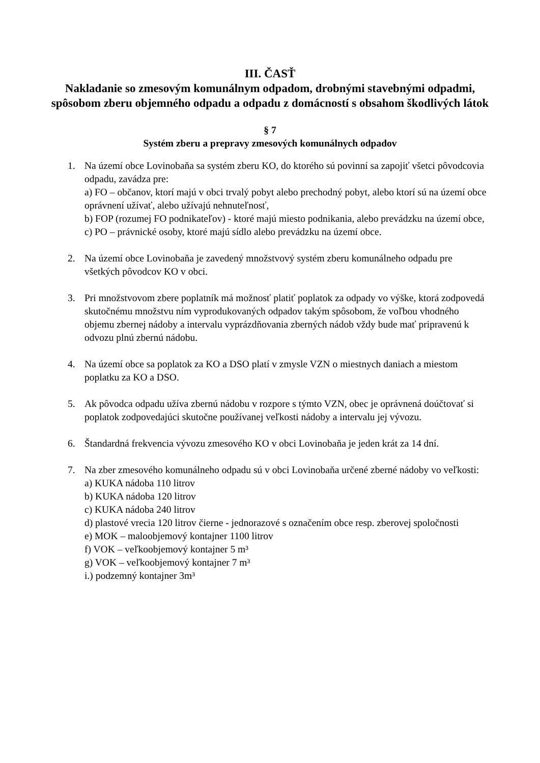III. ČASŤ
Nakladanie so zmesovým komunálnym odpadom, drobnými stavebnými odpadmi, spôsobom zberu objemného odpadu a odpadu z domácností s obsahom škodlivých látok
§ 7
Systém zberu a prepravy zmesových komunálnych odpadov
1. Na území obce Lovinobaňa sa systém zberu KO, do ktorého sú povinní sa zapojiť všetci pôvodcovia odpadu, zavádza pre:
a) FO – občanov, ktorí majú v obci trvalý pobyt alebo prechodný pobyt, alebo ktorí sú na území obce oprávnení užívať, alebo užívajú nehnuteľnosť,
b) FOP (rozumej FO podnikateľov) - ktoré majú miesto podnikania, alebo prevádzku na území obce,
c) PO – právnické osoby, ktoré majú sídlo alebo prevádzku na území obce.
2. Na území obce Lovinobaňa je zavedený množstvový systém zberu komunálneho odpadu pre všetkých pôvodcov KO v obci.
3. Pri množstvovom zbere poplatník má možnosť platiť poplatok za odpady vo výške, ktorá zodpovedá skutočnému množstvu ním vyprodukovaných odpadov takým spôsobom, že voľbou vhodného objemu zbernej nádoby a intervalu vyprázdňovania zberných nádob vždy bude mať pripravenú k odvozu plnú zbernú nádobu.
4. Na území obce sa poplatok za KO a DSO platí v zmysle VZN o miestnych daniach a miestom poplatku za KO a DSO.
5. Ak pôvodca odpadu užíva zbernú nádobu v rozpore s týmto VZN, obec je oprávnená doúčtovať si poplatok zodpovedajúci skutočne používanej veľkosti nádoby a intervalu jej vývozu.
6. Štandardná frekvencia vývozu zmesového KO v obci Lovinobaňa je jeden krát za 14 dní.
7. Na zber zmesového komunálneho odpadu sú v obci Lovinobaňa určené zberné nádoby vo veľkosti:
a) KUKA nádoba 110 litrov
b) KUKA nádoba 120 litrov
c) KUKA nádoba 240 litrov
d) plastové vrecia 120 litrov čierne - jednorazové s označením obce resp. zberovej spoločnosti
e) MOK – maloobjemový kontajner 1100 litrov
f) VOK – veľkoobjemový kontajner 5 m³
g) VOK – veľkoobjemový kontajner 7 m³
i.) podzemný kontajner 3m³